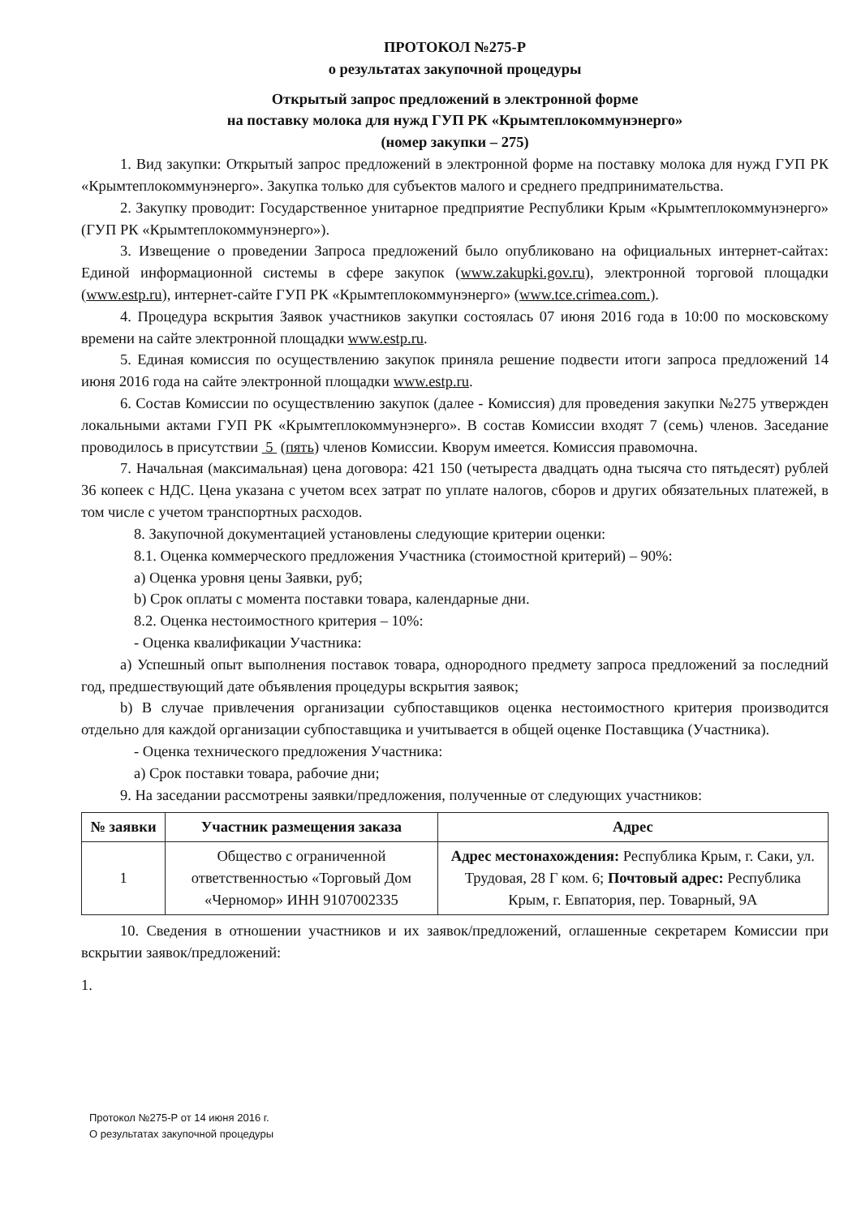ПРОТОКОЛ №275-Р
о результатах закупочной процедуры
Открытый запрос предложений в электронной форме
на поставку молока для нужд ГУП РК «Крымтеплокоммунэнерго»
(номер закупки – 275)
1. Вид закупки: Открытый запрос предложений в электронной форме на поставку молока для нужд ГУП РК «Крымтеплокоммунэнерго». Закупка только для субъектов малого и среднего предпринимательства.
2. Закупку проводит: Государственное унитарное предприятие Республики Крым «Крымтеплокоммунэнерго» (ГУП РК «Крымтеплокоммунэнерго»).
3. Извещение о проведении Запроса предложений было опубликовано на официальных интернет-сайтах: Единой информационной системы в сфере закупок (www.zakupki.gov.ru), электронной торговой площадки (www.estp.ru), интернет-сайте ГУП РК «Крымтеплокоммунэнерго» (www.tce.crimea.com.).
4. Процедура вскрытия Заявок участников закупки состоялась 07 июня 2016 года в 10:00 по московскому времени на сайте электронной площадки www.estp.ru.
5. Единая комиссия по осуществлению закупок приняла решение подвести итоги запроса предложений 14 июня 2016 года на сайте электронной площадки www.estp.ru.
6. Состав Комиссии по осуществлению закупок (далее - Комиссия) для проведения закупки №275 утвержден локальными актами ГУП РК «Крымтеплокоммунэнерго». В состав Комиссии входят 7 (семь) членов. Заседание проводилось в присутствии 5 (пять) членов Комиссии. Кворум имеется. Комиссия правомочна.
7. Начальная (максимальная) цена договора: 421 150 (четыреста двадцать одна тысяча сто пятьдесят) рублей 36 копеек с НДС. Цена указана с учетом всех затрат по уплате налогов, сборов и других обязательных платежей, в том числе с учетом транспортных расходов.
8. Закупочной документацией установлены следующие критерии оценки:
8.1. Оценка коммерческого предложения Участника (стоимостной критерий) – 90%:
a) Оценка уровня цены Заявки, руб;
b) Срок оплаты с момента поставки товара, календарные дни.
8.2. Оценка нестоимостного критерия – 10%:
- Оценка квалификации Участника:
a) Успешный опыт выполнения поставок товара, однородного предмету запроса предложений за последний год, предшествующий дате объявления процедуры вскрытия заявок;
b) В случае привлечения организации субпоставщиков оценка нестоимостного критерия производится отдельно для каждой организации субпоставщика и учитывается в общей оценке Поставщика (Участника).
- Оценка технического предложения Участника:
a) Срок поставки товара, рабочие дни;
9. На заседании рассмотрены заявки/предложения, полученные от следующих участников:
| № заявки | Участник размещения заказа | Адрес |
| --- | --- | --- |
| 1 | Общество с ограниченной ответственностью «Торговый Дом «Черномор» ИНН 9107002335 | Адрес местонахождения: Республика Крым, г. Саки, ул. Трудовая, 28 Г ком. 6; Почтовый адрес: Республика Крым, г. Евпатория, пер. Товарный, 9А |
10. Сведения в отношении участников и их заявок/предложений, оглашенные секретарем Комиссии при вскрытии заявок/предложений:
1.
Протокол №275-Р от 14 июня 2016 г.
О результатах закупочной процедуры